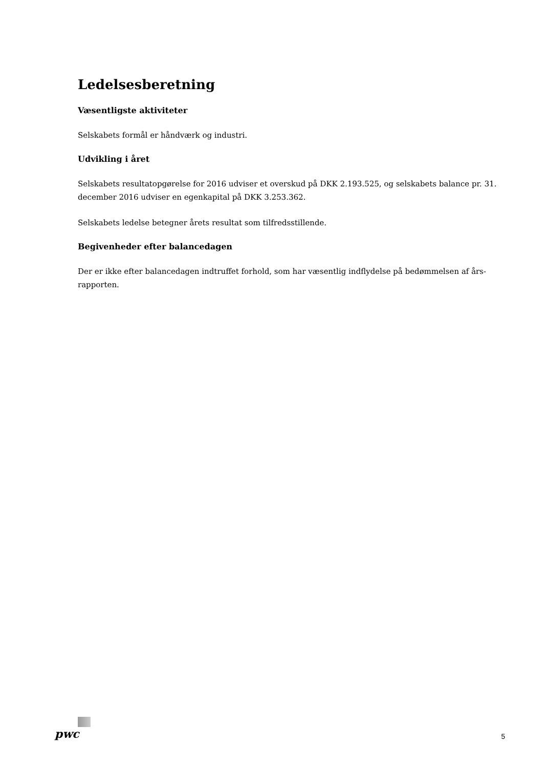Ledelsesberetning
Væsentligste aktiviteter
Selskabets formål er håndværk og industri.
Udvikling i året
Selskabets resultatopgørelse for 2016 udviser et overskud på DKK 2.193.525, og selskabets balance pr. 31. december 2016 udviser en egenkapital på DKK 3.253.362.
Selskabets ledelse betegner årets resultat som tilfredsstillende.
Begivenheder efter balancedagen
Der er ikke efter balancedagen indtruffet forhold, som har væsentlig indflydelse på bedømmelsen af års-rapporten.
pwc
5